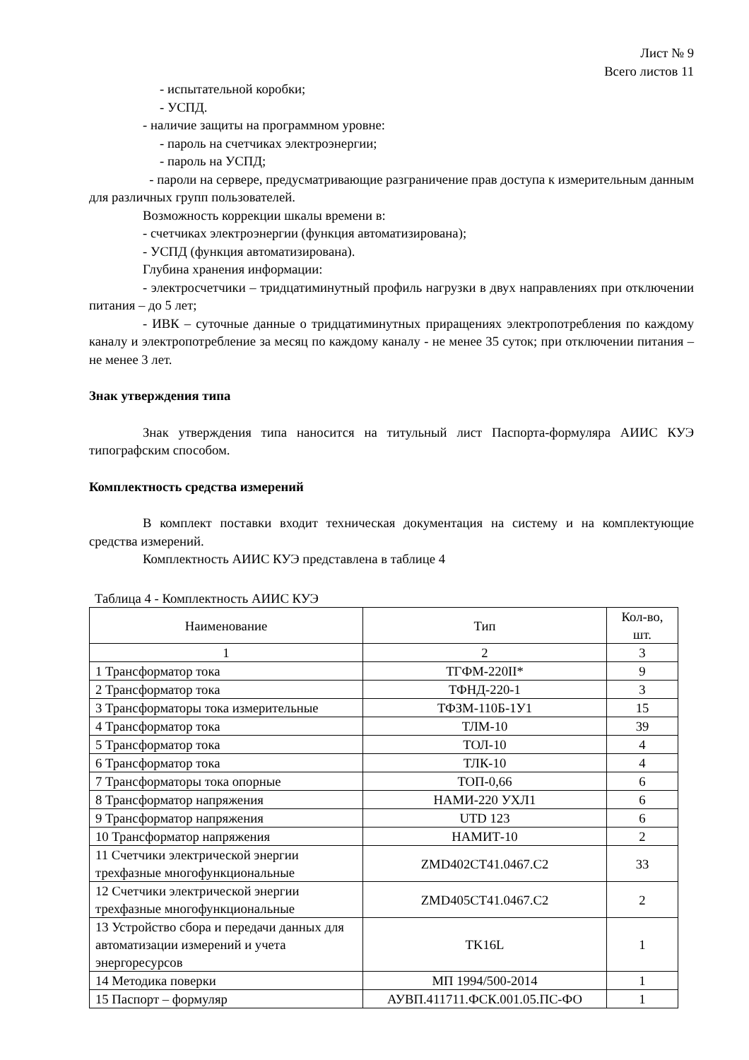Лист № 9
Всего листов 11
- испытательной коробки;
- УСПД.
- наличие защиты на программном уровне:
- пароль на счетчиках электроэнергии;
- пароль на УСПД;
- пароли на сервере, предусматривающие разграничение прав доступа к измерительным данным для различных групп пользователей.
Возможность коррекции шкалы времени в:
- счетчиках электроэнергии (функция автоматизирована);
- УСПД (функция автоматизирована).
Глубина хранения информации:
- электросчетчики – тридцатиминутный профиль нагрузки в двух направлениях при отключении питания – до 5 лет;
- ИВК – суточные данные о тридцатиминутных приращениях электропотребления по каждому каналу и электропотребление за месяц по каждому каналу - не менее 35 суток; при отключении питания – не менее 3 лет.
Знак утверждения типа
Знак утверждения типа наносится на титульный лист Паспорта-формуляра АИИС КУЭ типографским способом.
Комплектность средства измерений
В комплект поставки входит техническая документация на систему и на комплектующие средства измерений.
Комплектность АИИС КУЭ представлена в таблице 4
Таблица 4 - Комплектность АИИС КУЭ
| Наименование | Тип | Кол-во, шт. |
| 1 | 2 | 3 |
| 1 Трансформатор тока | ТГФМ-220II* | 9 |
| 2 Трансформатор тока | ТФНД-220-1 | 3 |
| 3 Трансформаторы тока измерительные | ТФЗМ-110Б-1У1 | 15 |
| 4 Трансформатор тока | ТЛМ-10 | 39 |
| 5 Трансформатор тока | ТОЛ-10 | 4 |
| 6 Трансформатор тока | ТЛК-10 | 4 |
| 7 Трансформаторы тока опорные | ТОП-0,66 | 6 |
| 8 Трансформатор напряжения | НАМИ-220 УХЛ1 | 6 |
| 9 Трансформатор напряжения | UTD 123 | 6 |
| 10 Трансформатор напряжения | НАМИТ-10 | 2 |
| 11 Счетчики электрической энергии трехфазные многофункциональные | ZMD402CT41.0467.C2 | 33 |
| 12 Счетчики электрической энергии трехфазные многофункциональные | ZMD405CT41.0467.C2 | 2 |
| 13 Устройство сбора и передачи данных для автоматизации измерений и учета энергоресурсов | TK16L | 1 |
| 14 Методика поверки | МП 1994/500-2014 | 1 |
| 15 Паспорт – формуляр | АУВП.411711.ФСК.001.05.ПС-ФО | 1 |